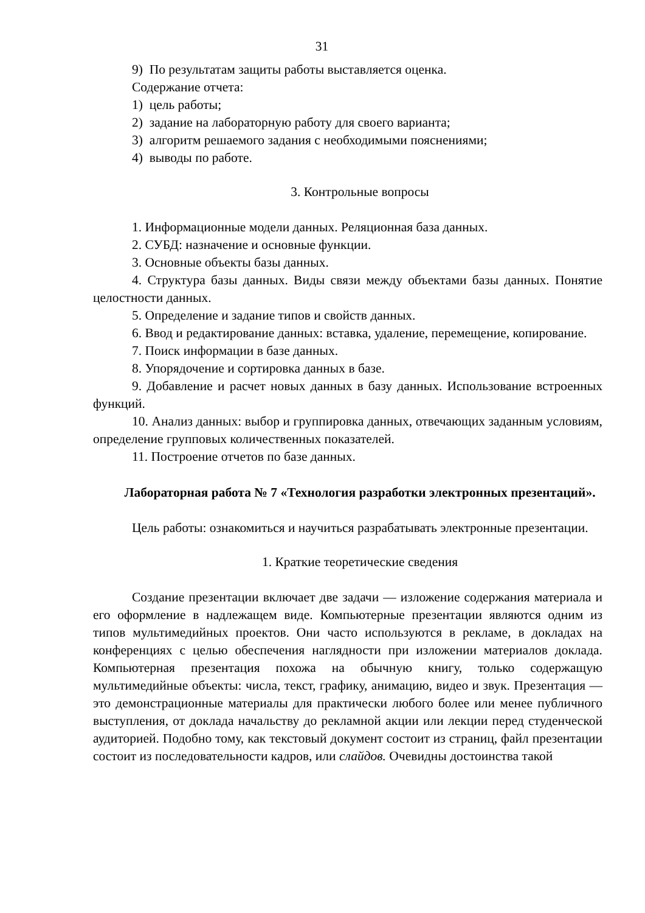31
9) По результатам защиты работы выставляется оценка.
Содержание отчета:
1) цель работы;
2) задание на лабораторную работу для своего варианта;
3) алгоритм решаемого задания с необходимыми пояснениями;
4) выводы по работе.
3. Контрольные вопросы
1. Информационные модели данных. Реляционная база данных.
2. СУБД: назначение и основные функции.
3. Основные объекты базы данных.
4. Структура базы данных. Виды связи между объектами базы данных. Понятие целостности данных.
5. Определение и задание типов и свойств данных.
6. Ввод и редактирование данных: вставка, удаление, перемещение, копирование.
7. Поиск информации в базе данных.
8. Упорядочение и сортировка данных в базе.
9. Добавление и расчет новых данных в базу данных. Использование встроенных функций.
10. Анализ данных: выбор и группировка данных, отвечающих заданным условиям, определение групповых количественных показателей.
11. Построение отчетов по базе данных.
Лабораторная работа № 7 «Технология разработки электронных презентаций».
Цель работы: ознакомиться и научиться разрабатывать электронные презентации.
1. Краткие теоретические сведения
Создание презентации включает две задачи — изложение содержания материала и его оформление в надлежащем виде. Компьютерные презентации являются одним из типов мультимедийных проектов. Они часто используются в рекламе, в докладах на конференциях с целью обеспечения наглядности при изложении материалов доклада. Компьютерная презентация похожа на обычную книгу, только содержащую мультимедийные объекты: числа, текст, графику, анимацию, видео и звук. Презентация — это демонстрационные материалы для практически любого более или менее публичного выступления, от доклада начальству до рекламной акции или лекции перед студенческой аудиторией. Подобно тому, как текстовый документ состоит из страниц, файл презентации состоит из последовательности кадров, или слайдов. Очевидны достоинства такой